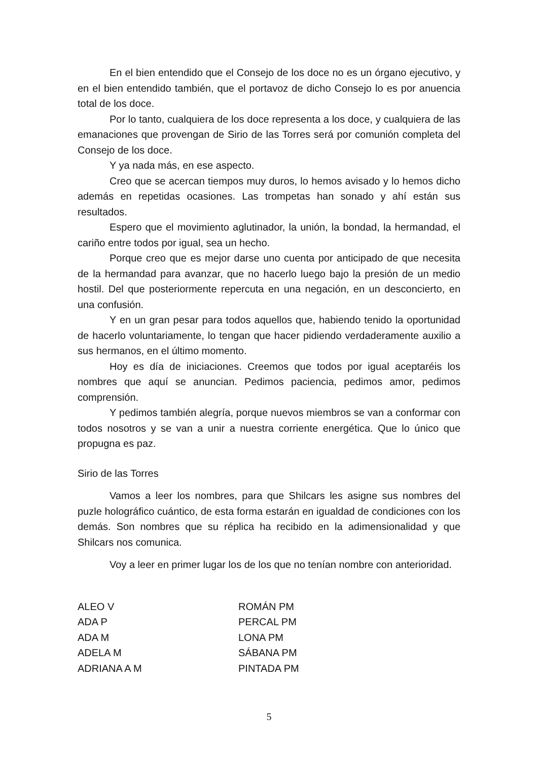En el bien entendido que el Consejo de los doce no es un órgano ejecutivo, y en el bien entendido también, que el portavoz de dicho Consejo lo es por anuencia total de los doce.
Por lo tanto, cualquiera de los doce representa a los doce, y cualquiera de las emanaciones que provengan de Sirio de las Torres será por comunión completa del Consejo de los doce.
Y ya nada más, en ese aspecto.
Creo que se acercan tiempos muy duros, lo hemos avisado y lo hemos dicho además en repetidas ocasiones. Las trompetas han sonado y ahí están sus resultados.
Espero que el movimiento aglutinador, la unión, la bondad, la hermandad, el cariño entre todos por igual, sea un hecho.
Porque creo que es mejor darse uno cuenta por anticipado de que necesita de la hermandad para avanzar, que no hacerlo luego bajo la presión de un medio hostil. Del que posteriormente repercuta en una negación, en un desconcierto, en una confusión.
Y en un gran pesar para todos aquellos que, habiendo tenido la oportunidad de hacerlo voluntariamente, lo tengan que hacer pidiendo verdaderamente auxilio a sus hermanos, en el último momento.
Hoy es día de iniciaciones. Creemos que todos por igual aceptaréis los nombres que aquí se anuncian. Pedimos paciencia, pedimos amor, pedimos comprensión.
Y pedimos también alegría, porque nuevos miembros se van a conformar con todos nosotros y se van a unir a nuestra corriente energética. Que lo único que propugna es paz.
Sirio de las Torres
Vamos a leer los nombres, para que Shilcars les asigne sus nombres del puzle holográfico cuántico, de esta forma estarán en igualdad de condiciones con los demás. Son nombres que su réplica ha recibido en la adimensionalidad y que Shilcars nos comunica.
Voy a leer en primer lugar los de los que no tenían nombre con anterioridad.
| ALEO V | ROMÁN PM |
| ADA P | PERCAL PM |
| ADA M | LONA PM |
| ADELA M | SÁBANA PM |
| ADRIANA A M | PINTADA PM |
5